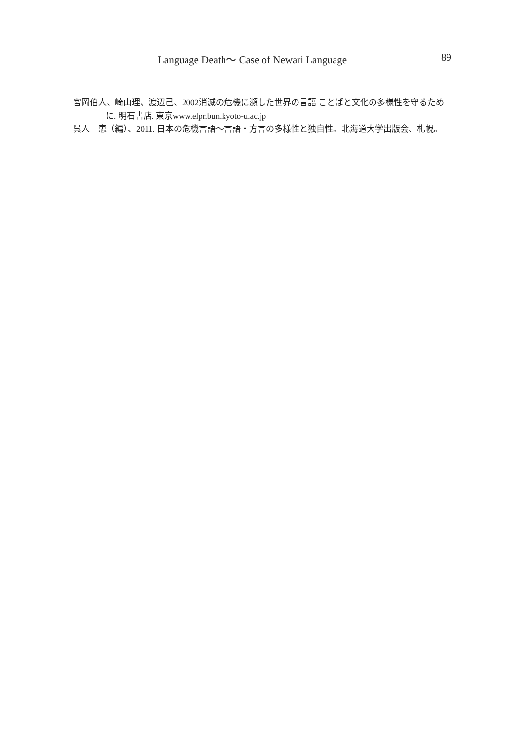Language Death～ Case of Newari Language 89
宮岡伯人、崎山理、渡辺己、2002消滅の危機に瀕した世界の言語 ことばと文化の多様性を守るために. 明石書店. 東京www.elpr.bun.kyoto-u.ac.jp
呉人　恵（編）、2011. 日本の危機言語～言語・方言の多様性と独自性。北海道大学出版会、札幌。